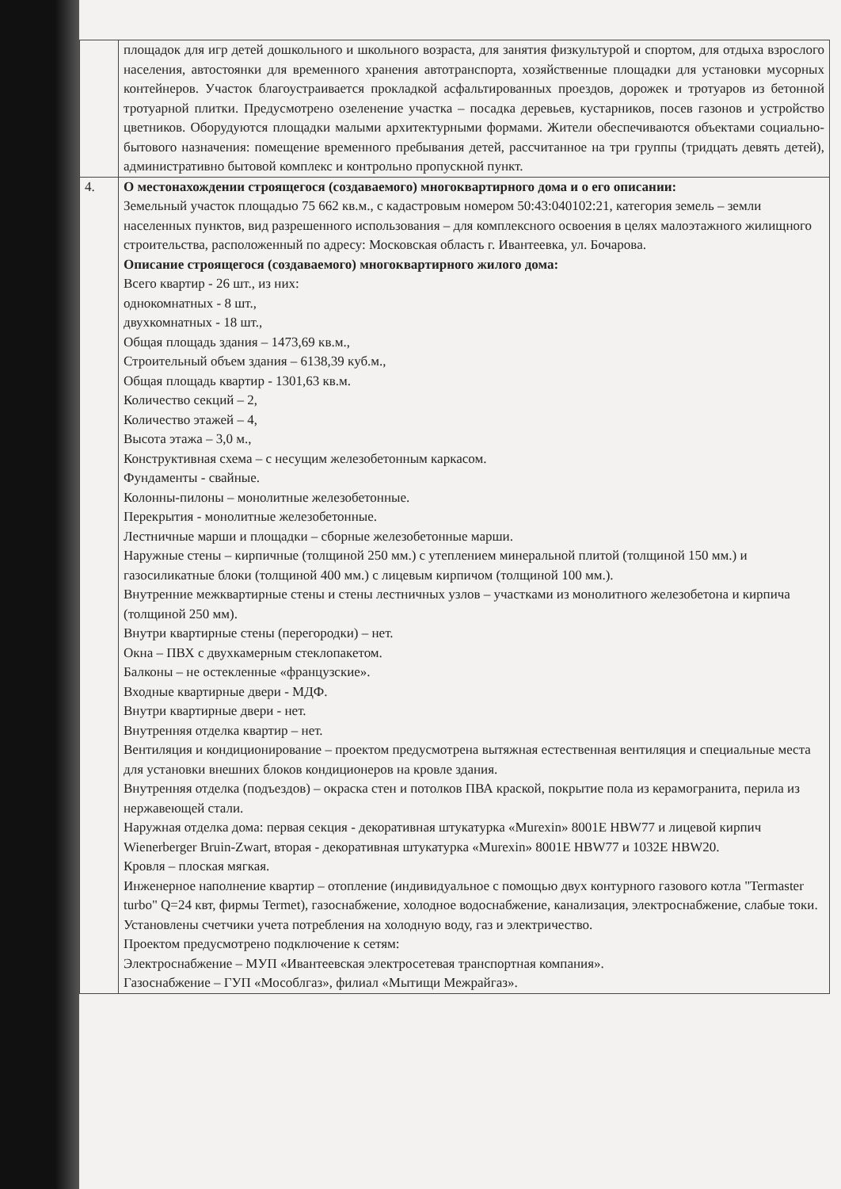| | площадок для игр детей дошкольного и школьного возраста, для занятия физкультурой и спортом, для отдыха взрослого населения, автостоянки для временного хранения автотранспорта, хозяйственные площадки для установки мусорных контейнеров. Участок благоустраивается прокладкой асфальтированных проездов, дорожек и тротуаров из бетонной тротуарной плитки. Предусмотрено озеленение участка – посадка деревьев, кустарников, посев газонов и устройство цветников. Оборудуются площадки малыми архитектурными формами. Жители обеспечиваются объектами социально-бытового назначения: помещение временного пребывания детей, рассчитанное на три группы (тридцать девять детей), административно бытовой комплекс и контрольно пропускной пункт. |
| 4. | О местонахождении строящегося (создаваемого) многоквартирного дома и о его описании: Земельный участок площадью 75 662 кв.м., с кадастровым номером 50:43:040102:21, категория земель – земли населенных пунктов, вид разрешенного использования – для комплексного освоения в целях малоэтажного жилищного строительства, расположенный по адресу: Московская область г. Ивантеевка, ул. Бочарова. Описание строящегося (создаваемого) многоквартирного жилого дома: Всего квартир - 26 шт., из них: однокомнатных - 8 шт., двухкомнатных - 18 шт., Общая площадь здания – 1473,69 кв.м., Строительный объем здания – 6138,39 куб.м., Общая площадь квартир - 1301,63 кв.м. Количество секций – 2, Количество этажей – 4, Высота этажа – 3,0 м., Конструктивная схема – с несущим железобетонным каркасом. Фундаменты - свайные. Колонны-пилоны – монолитные железобетонные. Перекрытия - монолитные железобетонные. Лестничные марши и площадки – сборные железобетонные марши. Наружные стены – кирпичные (толщиной 250 мм.) с утеплением минеральной плитой (толщиной 150 мм.) и газосиликатные блоки (толщиной 400 мм.) с лицевым кирпичом (толщиной 100 мм.). Внутренние межквартирные стены и стены лестничных узлов – участками из монолитного железобетона и кирпича (толщиной 250 мм). Внутри квартирные стены (перегородки) – нет. Окна – ПВХ с двухкамерным стеклопакетом. Балконы – не остекленные «французские». Входные квартирные двери - МДФ. Внутри квартирные двери - нет. Внутренняя отделка квартир – нет. Вентиляция и кондиционирование – проектом предусмотрена вытяжная естественная вентиляция и специальные места для установки внешних блоков кондиционеров на кровле здания. Внутренняя отделка (подъездов) – окраска стен и потолков ПВА краской, покрытие пола из керамогранита, перила из нержавеющей стали. Наружная отделка дома: первая секция - декоративная штукатурка «Murexin» 8001E HBW77 и лицевой кирпич Wienerberger Bruin-Zwart, вторая - декоративная штукатурка «Murexin» 8001E HBW77 и 1032E HBW20. Кровля – плоская мягкая. Инженерное наполнение квартир – отопление (индивидуальное с помощью двух контурного газового котла "Termaster turbo" Q=24 квт, фирмы Termet), газоснабжение, холодное водоснабжение, канализация, электроснабжение, слабые токи. Установлены счетчики учета потребления на холодную воду, газ и электричество. Проектом предусмотрено подключение к сетям: Электроснабжение – МУП «Ивантеевская электросетевая транспортная компания». Газоснабжение – ГУП «Мособлгаз», филиал «Мытищи Межрайгаз». |